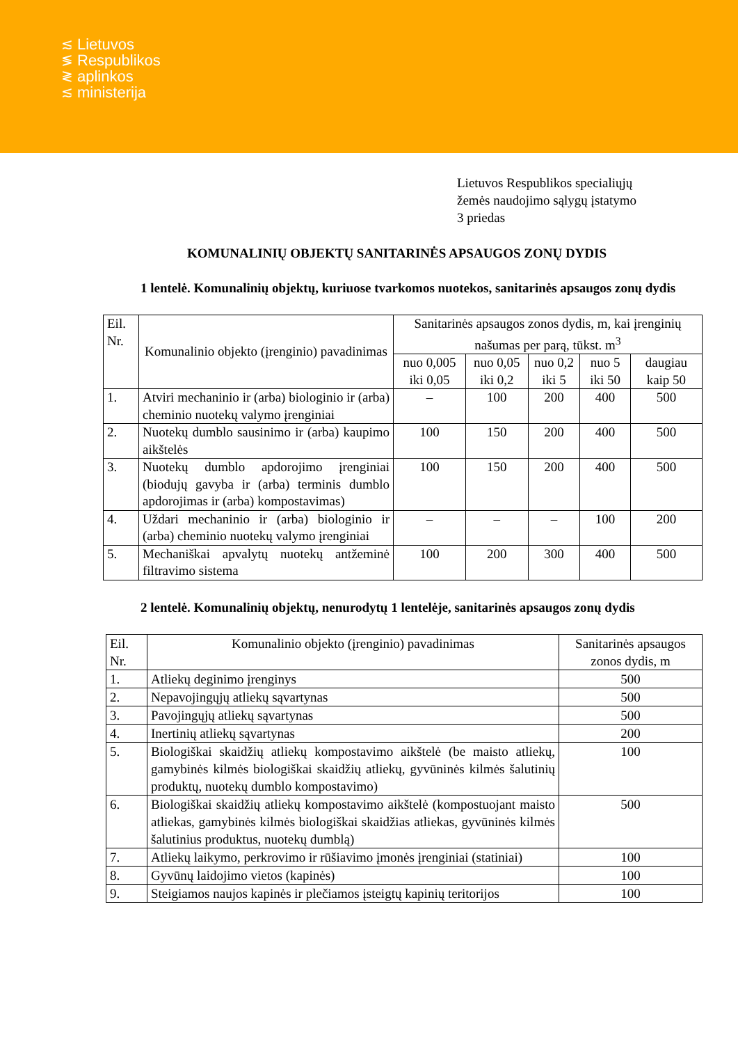≲
≶
≷
≲
Lietuvos
Respublikos
aplinkos
ministerija
Lietuvos Respublikos specialiųjų
žemės naudojimo sąlygų įstatymo
3 priedas
KOMUNALINIŲ OBJEKTŲ SANITARINĖS APSAUGOS ZONŲ DYDIS
1 lentelė. Komunalinių objektų, kuriuose tvarkomos nuotekos, sanitarinės apsaugos zonų dydis
| Eil. Nr. | Komunalinio objekto (įrenginio) pavadinimas | Sanitarinės apsaugos zonos dydis, m, kai įrenginių našumas per parą, tūkst. m<sup>3</sup> | | | | |
| --- | --- | --- | --- | --- | --- | --- |
| | | nuo 0,005 iki 0,05 | nuo 0,05 iki 0,2 | nuo 0,2 iki 5 | nuo 5 iki 50 | daugiau kaip 50 |
| 1. | Atviri mechaninio ir (arba) biologinio ir (arba) cheminio nuotekų valymo įrenginiai | – | 100 | 200 | 400 | 500 |
| 2. | Nuotekų dumblo sausinimo ir (arba) kaupimo aikštelės | 100 | 150 | 200 | 400 | 500 |
| 3. | Nuotekų dumblo apdorojimo įrenginiai (biodujų gavyba ir (arba) terminis dumblo apdorojimas ir (arba) kompostavimas) | 100 | 150 | 200 | 400 | 500 |
| 4. | Uždari mechaninio ir (arba) biologinio ir (arba) cheminio nuotekų valymo įrenginiai | – | – | – | 100 | 200 |
| 5. | Mechaniškai apvalytų nuotekų antžeminė filtravimo sistema | 100 | 200 | 300 | 400 | 500 |
2 lentelė. Komunalinių objektų, nenurodytų 1 lentelėje, sanitarinės apsaugos zonų dydis
| Eil. Nr. | Komunalinio objekto (įrenginio) pavadinimas | Sanitarinės apsaugos zonos dydis, m |
| --- | --- | --- |
| 1. | Atliekų deginimo įrenginys | 500 |
| 2. | Nepavojingųjų atliekų sąvartynas | 500 |
| 3. | Pavojingųjų atliekų sąvartynas | 500 |
| 4. | Inertinių atliekų sąvartynas | 200 |
| 5. | Biologiškai skaidžių atliekų kompostavimo aikštelė (be maisto atliekų, gamybinės kilmės biologiškai skaidžių atliekų, gyvūninės kilmės šalutinių produktų, nuotekų dumblo kompostavimo) | 100 |
| 6. | Biologiškai skaidžių atliekų kompostavimo aikštelė (kompostuojant maisto atliekas, gamybinės kilmės biologiškai skaidžias atliekas, gyvūninės kilmės šalutinius produktus, nuotekų dumblą) | 500 |
| 7. | Atliekų laikymo, perkrovimo ir rūšiavimo įmonės įrenginiai (statiniai) | 100 |
| 8. | Gyvūnų laidojimo vietos (kapinės) | 100 |
| 9. | Steigiamos naujos kapinės ir plečiamos įsteigtų kapinių teritorijos | 100 |